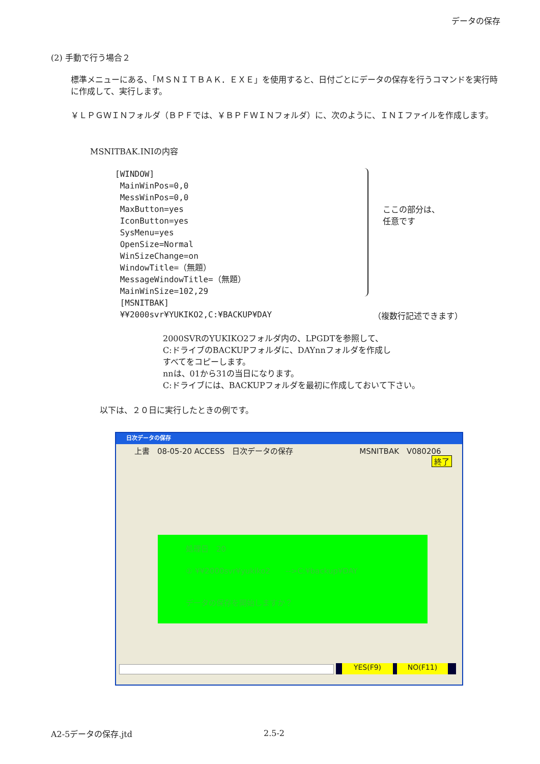データの保存
(2) 手動で行う場合２
標準メニューにある、「ＭＳＮＩＴＢＡＫ．ＥＸＥ」を使用すると、日付ごとにデータの保存を行うコマンドを実行時に作成して、実行します。
￥ＬＰＧＷＩＮフォルダ（ＢＰＦでは、￥ＢＰＦＷＩＮフォルダ）に、次のように、ＩＮＩファイルを作成します。
MSNITBAK.INIの内容
[WINDOW]
MainWinPos=0,0
MessWinPos=0,0
MaxButton=yes
IconButton=yes
SysMenu=yes
OpenSize=Normal
WinSizeChange=on
WindowTitle=（無題）
MessageWindowTitle=（無題）
MainWinSize=102,29
[MSNITBAK]
¥¥2000svr¥YUKIKO2,C:¥BACKUP¥DAY
ここの部分は、
任意です
（複数行記述できます）
2000SVRのYUKIKO2フォルダ内の、LPGDTを参照して、
C:ドライブのBACKUPフォルダに、DAYnnフォルダを作成し
すべてをコピーします。
nnは、01から31の当日になります。
C:ドライブには、BACKUPフォルダを最初に作成しておいて下さい。
以下は、２０日に実行したときの例です。
日次データの保存
上書　08-05-20 ACCESS　日次データの保存 MSNITBAK　V080206
終了
処理日　20
① ¥¥2000svr¥yukiko2　　-->C:¥backup¥DAY
データの保存を開始しますか？
YES(F9) NO(F11)
A2-5データの保存.jtd 2.5-2